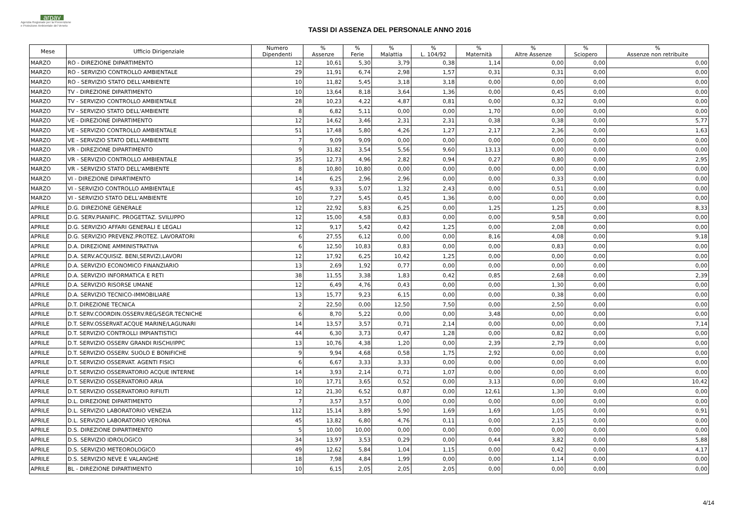arpav
Agenzia Regionale per la Prevenzione
e Protezione Ambientale del Veneto
TASSI DI ASSENZA DEL PERSONALE ANNO 2016
| Mese | Ufficio Dirigenziale | Numero Dipendenti | % Assenze | % Ferie | % Malattia | % L. 104/92 | % Maternità | % Altre Assenze | % Sciopero | % Assenze non retribuite |
| --- | --- | --- | --- | --- | --- | --- | --- | --- | --- | --- |
| MARZO | RO - DIREZIONE DIPARTIMENTO | 12 | 10,61 | 5,30 | 3,79 | 0,38 | 1,14 | 0,00 | 0,00 | 0,00 |
| MARZO | RO - SERVIZIO CONTROLLO AMBIENTALE | 29 | 11,91 | 6,74 | 2,98 | 1,57 | 0,31 | 0,31 | 0,00 | 0,00 |
| MARZO | RO - SERVIZIO STATO DELL'AMBIENTE | 10 | 11,82 | 5,45 | 3,18 | 3,18 | 0,00 | 0,00 | 0,00 | 0,00 |
| MARZO | TV - DIREZIONE DIPARTIMENTO | 10 | 13,64 | 8,18 | 3,64 | 1,36 | 0,00 | 0,45 | 0,00 | 0,00 |
| MARZO | TV - SERVIZIO CONTROLLO AMBIENTALE | 28 | 10,23 | 4,22 | 4,87 | 0,81 | 0,00 | 0,32 | 0,00 | 0,00 |
| MARZO | TV - SERVIZIO STATO DELL'AMBIENTE | 8 | 6,82 | 5,11 | 0,00 | 0,00 | 1,70 | 0,00 | 0,00 | 0,00 |
| MARZO | VE - DIREZIONE DIPARTIMENTO | 12 | 14,62 | 3,46 | 2,31 | 2,31 | 0,38 | 0,38 | 0,00 | 5,77 |
| MARZO | VE - SERVIZIO CONTROLLO AMBIENTALE | 51 | 17,48 | 5,80 | 4,26 | 1,27 | 2,17 | 2,36 | 0,00 | 1,63 |
| MARZO | VE - SERVIZIO STATO DELL'AMBIENTE | 7 | 9,09 | 9,09 | 0,00 | 0,00 | 0,00 | 0,00 | 0,00 | 0,00 |
| MARZO | VR - DIREZIONE DIPARTIMENTO | 9 | 31,82 | 3,54 | 5,56 | 9,60 | 13,13 | 0,00 | 0,00 | 0,00 |
| MARZO | VR - SERVIZIO CONTROLLO AMBIENTALE | 35 | 12,73 | 4,96 | 2,82 | 0,94 | 0,27 | 0,80 | 0,00 | 2,95 |
| MARZO | VR - SERVIZIO STATO DELL'AMBIENTE | 8 | 10,80 | 10,80 | 0,00 | 0,00 | 0,00 | 0,00 | 0,00 | 0,00 |
| MARZO | VI - DIREZIONE DIPARTIMENTO | 14 | 6,25 | 2,96 | 2,96 | 0,00 | 0,00 | 0,33 | 0,00 | 0,00 |
| MARZO | VI - SERVIZIO CONTROLLO AMBIENTALE | 45 | 9,33 | 5,07 | 1,32 | 2,43 | 0,00 | 0,51 | 0,00 | 0,00 |
| MARZO | VI - SERVIZIO STATO DELL'AMBIENTE | 10 | 7,27 | 5,45 | 0,45 | 1,36 | 0,00 | 0,00 | 0,00 | 0,00 |
| APRILE | D.G. DIREZIONE GENERALE | 12 | 22,92 | 5,83 | 6,25 | 0,00 | 1,25 | 1,25 | 0,00 | 8,33 |
| APRILE | D.G. SERV.PIANIFIC. PROGETTAZ. SVILUPPO | 12 | 15,00 | 4,58 | 0,83 | 0,00 | 0,00 | 9,58 | 0,00 | 0,00 |
| APRILE | D.G. SERVIZIO AFFARI GENERALI E LEGALI | 12 | 9,17 | 5,42 | 0,42 | 1,25 | 0,00 | 2,08 | 0,00 | 0,00 |
| APRILE | D.G. SERVIZIO PREVENZ.PROTEZ. LAVORATORI | 6 | 27,55 | 6,12 | 0,00 | 0,00 | 8,16 | 4,08 | 0,00 | 9,18 |
| APRILE | D.A. DIREZIONE AMMINISTRATIVA | 6 | 12,50 | 10,83 | 0,83 | 0,00 | 0,00 | 0,83 | 0,00 | 0,00 |
| APRILE | D.A. SERV.ACQUISIZ. BENI,SERVIZI,LAVORI | 12 | 17,92 | 6,25 | 10,42 | 1,25 | 0,00 | 0,00 | 0,00 | 0,00 |
| APRILE | D.A. SERVIZIO ECONOMICO FINANZIARIO | 13 | 2,69 | 1,92 | 0,77 | 0,00 | 0,00 | 0,00 | 0,00 | 0,00 |
| APRILE | D.A. SERVIZIO INFORMATICA E RETI | 38 | 11,55 | 3,38 | 1,83 | 0,42 | 0,85 | 2,68 | 0,00 | 2,39 |
| APRILE | D.A. SERVIZIO RISORSE UMANE | 12 | 6,49 | 4,76 | 0,43 | 0,00 | 0,00 | 1,30 | 0,00 | 0,00 |
| APRILE | D.A. SERVIZIO TECNICO-IMMOBILIARE | 13 | 15,77 | 9,23 | 6,15 | 0,00 | 0,00 | 0,38 | 0,00 | 0,00 |
| APRILE | D.T. DIREZIONE TECNICA | 2 | 22,50 | 0,00 | 12,50 | 7,50 | 0,00 | 2,50 | 0,00 | 0,00 |
| APRILE | D.T. SERV.COORDIN.OSSERV.REG/SEGR.TECNICHE | 6 | 8,70 | 5,22 | 0,00 | 0,00 | 3,48 | 0,00 | 0,00 | 0,00 |
| APRILE | D.T. SERV.OSSERVAT.ACQUE MARINE/LAGUNARI | 14 | 13,57 | 3,57 | 0,71 | 2,14 | 0,00 | 0,00 | 0,00 | 7,14 |
| APRILE | D.T. SERVIZIO CONTROLLI IMPIANTISTICI | 44 | 6,30 | 3,73 | 0,47 | 1,28 | 0,00 | 0,82 | 0,00 | 0,00 |
| APRILE | D.T. SERVIZIO OSSERV GRANDI RISCHI/IPPC | 13 | 10,76 | 4,38 | 1,20 | 0,00 | 2,39 | 2,79 | 0,00 | 0,00 |
| APRILE | D.T. SERVIZIO OSSERV. SUOLO E BONIFICHE | 9 | 9,94 | 4,68 | 0,58 | 1,75 | 2,92 | 0,00 | 0,00 | 0,00 |
| APRILE | D.T. SERVIZIO OSSERVAT. AGENTI FISICI | 6 | 6,67 | 3,33 | 3,33 | 0,00 | 0,00 | 0,00 | 0,00 | 0,00 |
| APRILE | D.T. SERVIZIO OSSERVATORIO ACQUE INTERNE | 14 | 3,93 | 2,14 | 0,71 | 1,07 | 0,00 | 0,00 | 0,00 | 0,00 |
| APRILE | D.T. SERVIZIO OSSERVATORIO ARIA | 10 | 17,71 | 3,65 | 0,52 | 0,00 | 3,13 | 0,00 | 0,00 | 10,42 |
| APRILE | D.T. SERVIZIO OSSERVATORIO RIFIUTI | 12 | 21,30 | 6,52 | 0,87 | 0,00 | 12,61 | 1,30 | 0,00 | 0,00 |
| APRILE | D.L. DIREZIONE DIPARTIMENTO | 7 | 3,57 | 3,57 | 0,00 | 0,00 | 0,00 | 0,00 | 0,00 | 0,00 |
| APRILE | D.L. SERVIZIO LABORATORIO VENEZIA | 112 | 15,14 | 3,89 | 5,90 | 1,69 | 1,69 | 1,05 | 0,00 | 0,91 |
| APRILE | D.L. SERVIZIO LABORATORIO VERONA | 45 | 13,82 | 6,80 | 4,76 | 0,11 | 0,00 | 2,15 | 0,00 | 0,00 |
| APRILE | D.S. DIREZIONE DIPARTIMENTO | 5 | 10,00 | 10,00 | 0,00 | 0,00 | 0,00 | 0,00 | 0,00 | 0,00 |
| APRILE | D.S. SERVIZIO IDROLOGICO | 34 | 13,97 | 3,53 | 0,29 | 0,00 | 0,44 | 3,82 | 0,00 | 5,88 |
| APRILE | D.S. SERVIZIO METEOROLOGICO | 49 | 12,62 | 5,84 | 1,04 | 1,15 | 0,00 | 0,42 | 0,00 | 4,17 |
| APRILE | D.S. SERVIZIO NEVE E VALANGHE | 18 | 7,98 | 4,84 | 1,99 | 0,00 | 0,00 | 1,14 | 0,00 | 0,00 |
| APRILE | BL - DIREZIONE DIPARTIMENTO | 10 | 6,15 | 2,05 | 2,05 | 2,05 | 0,00 | 0,00 | 0,00 | 0,00 |
4/14